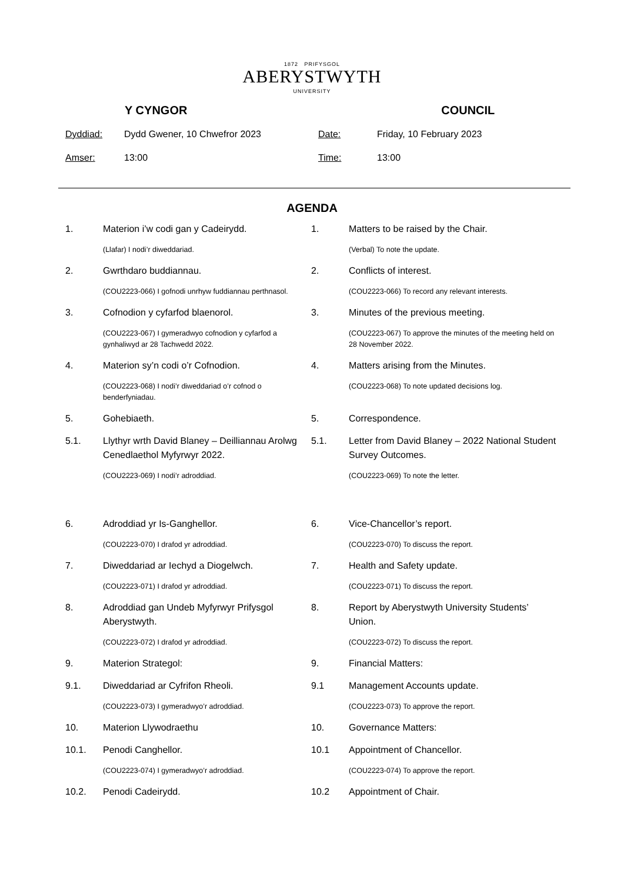1872 PRIFYSGOL
ABERYSTWYTH
UNIVERSITY
Y CYNGOR COUNCIL
Dyddiad:
Dydd Gwener, 10 Chwefror 2023
Date:
Friday, 10 February 2023
Amser:
13:00
Time:
13:00
AGENDA
1. Materion i’w codi gan y Cadeirydd. 1. Matters to be raised by the Chair.
(Llafar) I nodi’r diweddariad. (Verbal) To note the update.
2. Gwrthdaro buddiannau. 2. Conflicts of interest.
(COU2223-066) I gofnodi unrhyw fuddiannau perthnasol. (COU2223-066) To record any relevant interests.
3. Cofnodion y cyfarfod blaenorol. 3. Minutes of the previous meeting.
(COU2223-067) I gymeradwyo cofnodion y cyfarfod a gynhaliwyd ar 28 Tachwedd 2022.
(COU2223-067) To approve the minutes of the meeting held on 28 November 2022.
4. Materion sy’n codi o’r Cofnodion. 4. Matters arising from the Minutes.
(COU2223-068) I nodi’r diweddariad o’r cofnod o benderfyniadau.
(COU2223-068) To note updated decisions log.
5. Gohebiaeth. 5. Correspondence.
5.1. Llythyr wrth David Blaney – Deilliannau Arolwg Cenedlaethol Myfyrwyr 2022.
5.1. Letter from David Blaney – 2022 National Student Survey Outcomes.
(COU2223-069) I nodi’r adroddiad. (COU2223-069) To note the letter.
6. Adroddiad yr Is-Ganghellor. 6. Vice-Chancellor’s report.
(COU2223-070) I drafod yr adroddiad. (COU2223-070) To discuss the report.
7. Diweddariad ar Iechyd a Diogelwch. 7. Health and Safety update.
(COU2223-071) I drafod yr adroddiad. (COU2223-071) To discuss the report.
8. Adroddiad gan Undeb Myfyrwyr Prifysgol Aberystwyth.
8. Report by Aberystwyth University Students’ Union.
(COU2223-072) I drafod yr adroddiad. (COU2223-072) To discuss the report.
9. Materion Strategol: 9. Financial Matters:
9.1. Diweddariad ar Cyfrifon Rheoli. 9.1 Management Accounts update.
(COU2223-073) I gymeradwyo’r adroddiad. (COU2223-073) To approve the report.
10. Materion Llywodraethu 10. Governance Matters:
10.1. Penodi Canghellor. 10.1 Appointment of Chancellor.
(COU2223-074) I gymeradwyo’r adroddiad. (COU2223-074) To approve the report.
10.2. Penodi Cadeirydd. 10.2 Appointment of Chair.